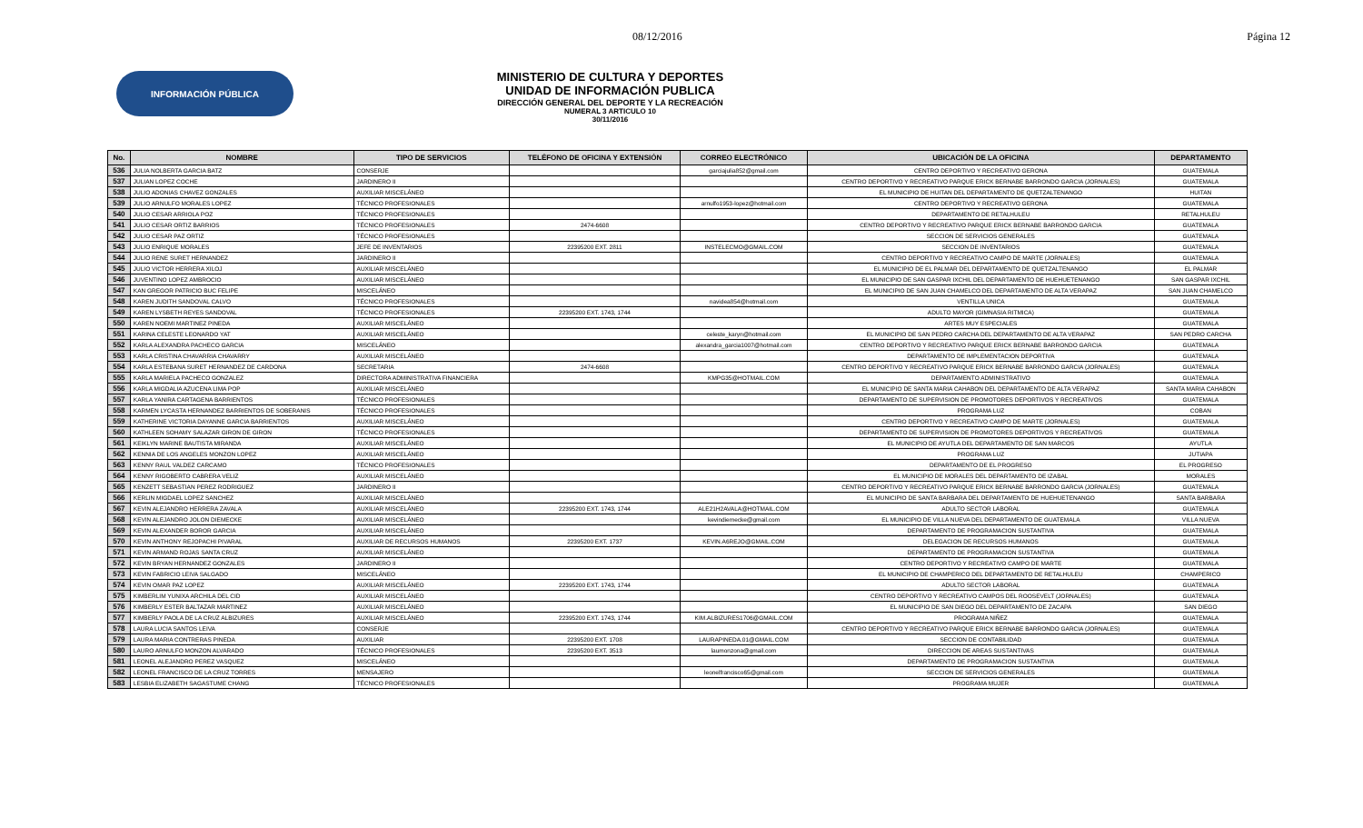08/12/2016 Página 12
INFORMACIÓN PÚBLICA
MINISTERIO DE CULTURA Y DEPORTES
UNIDAD DE INFORMACIÓN PUBLICA
DIRECCIÓN GENERAL DEL DEPORTE Y LA RECREACIÓN
NUMERAL 3 ARTICULO 10
30/11/2016
| No. | NOMBRE | TIPO DE SERVICIOS | TELÉFONO DE OFICINA Y EXTENSIÓN | CORREO ELECTRÓNICO | UBICACIÓN DE LA OFICINA | DEPARTAMENTO |
| --- | --- | --- | --- | --- | --- | --- |
| 536 | JULIA NOLBERTA GARCIA BATZ | CONSERJE | | garciajulia852@gmail.com | CENTRO DEPORTIVO Y RECREATIVO GERONA | GUATEMALA |
| 537 | JULIAN LOPEZ COCHE | JARDINERO II | | | CENTRO DEPORTIVO Y RECREATIVO PARQUE ERICK BERNABE BARRONDO GARCIA (JORNALES) | GUATEMALA |
| 538 | JULIO ADONIAS CHAVEZ GONZALES | AUXILIAR MISCELÁNEO | | | EL MUNICIPIO DE HUITAN DEL DEPARTAMENTO DE QUETZALTENANGO | HUITAN |
| 539 | JULIO ARNULFO MORALES LOPEZ | TÉCNICO PROFESIONALES | | arnulfo1953-lopez@hotmail.com | CENTRO DEPORTIVO Y RECREATIVO GERONA | GUATEMALA |
| 540 | JULIO CESAR ARRIOLA POZ | TÉCNICO PROFESIONALES | | | DEPARTAMENTO DE RETALHULEU | RETALHULEU |
| 541 | JULIO CESAR ORTIZ BARRIOS | TÉCNICO PROFESIONALES | 2474-6608 | | CENTRO DEPORTIVO Y RECREATIVO PARQUE ERICK BERNABE BARRONDO GARCIA | GUATEMALA |
| 542 | JULIO CESAR PAZ ORTIZ | TÉCNICO PROFESIONALES | | | SECCION DE SERVICIOS GENERALES | GUATEMALA |
| 543 | JULIO ENRIQUE MORALES | JEFE DE INVENTARIOS | 22395200 EXT. 2811 | INSTELECMO@GMAIL.COM | SECCION DE INVENTARIOS | GUATEMALA |
| 544 | JULIO RENE SURET HERNANDEZ | JARDINERO II | | | CENTRO DEPORTIVO Y RECREATIVO CAMPO DE MARTE (JORNALES) | GUATEMALA |
| 545 | JULIO VICTOR HERRERA XILOJ | AUXILIAR MISCELÁNEO | | | EL MUNICIPIO DE EL PALMAR DEL DEPARTAMENTO DE QUETZALTENANGO | EL PALMAR |
| 546 | JUVENTINO LOPEZ AMBROCIO | AUXILIAR MISCELÁNEO | | | EL MUNICIPIO DE SAN GASPAR IXCHIL DEL DEPARTAMENTO DE HUEHUETENANGO | SAN GASPAR IXCHIL |
| 547 | KAN GREGOR PATRICIO BUC FELIPE | MISCELÁNEO | | | EL MUNICIPIO DE SAN JUAN CHAMELCO DEL DEPARTAMENTO DE ALTA VERAPAZ | SAN JUAN CHAMELCO |
| 548 | KAREN JUDITH SANDOVAL CALVO | TÉCNICO PROFESIONALES | | navidea854@hotmail.com | VENTILLA UNICA | GUATEMALA |
| 549 | KAREN LYSBETH REYES SANDOVAL | TÉCNICO PROFESIONALES | 22395200 EXT. 1743, 1744 | | ADULTO MAYOR (GIMNASIA RITMICA) | GUATEMALA |
| 550 | KAREN NOEMI MARTINEZ PINEDA | AUXILIAR MISCELÁNEO | | | ARTES MUY ESPECIALES | GUATEMALA |
| 551 | KARINA CELESTE LEONARDO YAT | AUXILIAR MISCELÁNEO | | celeste_karyn@hotmail.com | EL MUNICIPIO DE SAN PEDRO CARCHA DEL DEPARTAMENTO DE ALTA VERAPAZ | SAN PEDRO CARCHA |
| 552 | KARLA ALEXANDRA PACHECO GARCIA | MISCELÁNEO | | alexandra_garcia1007@hotmail.com | CENTRO DEPORTIVO Y RECREATIVO PARQUE ERICK BERNABE BARRONDO GARCIA | GUATEMALA |
| 553 | KARLA CRISTINA CHAVARRIA CHAVARRY | AUXILIAR MISCELÁNEO | | | DEPARTAMENTO DE IMPLEMENTACION DEPORTIVA | GUATEMALA |
| 554 | KARLA ESTEBANA SURET HERNANDEZ DE CARDONA | SECRETARIA | 2474-6608 | | CENTRO DEPORTIVO Y RECREATIVO PARQUE ERICK BERNABE BARRONDO GARCIA (JORNALES) | GUATEMALA |
| 555 | KARLA MARIELA PACHECO GONZALEZ | DIRECTORA ADMINISTRATIVA FINANCIERA | | KMPG35@HOTMAIL.COM | DEPARTAMENTO ADMINISTRATIVO | GUATEMALA |
| 556 | KARLA MIGDALIA AZUCENA LIMA POP | AUXILIAR MISCELÁNEO | | | EL MUNICIPIO DE SANTA MARIA CAHABON DEL DEPARTAMENTO DE ALTA VERAPAZ | SANTA MARIA CAHABON |
| 557 | KARLA YANIRA CARTAGENA BARRIENTOS | TÉCNICO PROFESIONALES | | | DEPARTAMENTO DE SUPERVISION DE PROMOTORES DEPORTIVOS Y RECREATIVOS | GUATEMALA |
| 558 | KARMEN LYCASTA HERNANDEZ BARRIENTOS DE SOBERANIS | TÉCNICO PROFESIONALES | | | PROGRAMA LUZ | COBAN |
| 559 | KATHERINE VICTORIA DAYANNE GARCIA BARRIENTOS | AUXILIAR MISCELÁNEO | | | CENTRO DEPORTIVO Y RECREATIVO CAMPO DE MARTE (JORNALES) | GUATEMALA |
| 560 | KATHLEEN SOHAMY SALAZAR GIRON DE GIRON | TÉCNICO PROFESIONALES | | | DEPARTAMENTO DE SUPERVISION DE PROMOTORES DEPORTIVOS Y RECREATIVOS | GUATEMALA |
| 561 | KEIKLYN MARINE BAUTISTA MIRANDA | AUXILIAR MISCELÁNEO | | | EL MUNICIPIO DE AYUTLA DEL DEPARTAMENTO DE SAN MARCOS | AYUTLA |
| 562 | KENNIA DE LOS ANGELES MONZON LOPEZ | AUXILIAR MISCELÁNEO | | | PROGRAMA LUZ | JUTIAPA |
| 563 | KENNY RAUL VALDEZ CARCAMO | TÉCNICO PROFESIONALES | | | DEPARTAMENTO DE EL PROGRESO | EL PROGRESO |
| 564 | KENNY RIGOBERTO CABRERA VELIZ | AUXILIAR MISCELÁNEO | | | EL MUNICIPIO DE MORALES DEL DEPARTAMENTO DE IZABAL | MORALES |
| 565 | KENZETT SEBASTIAN PEREZ RODRIGUEZ | JARDINERO II | | | CENTRO DEPORTIVO Y RECREATIVO PARQUE ERICK BERNABE BARRONDO GARCIA (JORNALES) | GUATEMALA |
| 566 | KERLIN MIGDAEL LOPEZ SANCHEZ | AUXILIAR MISCELÁNEO | | | EL MUNICIPIO DE SANTA BARBARA DEL DEPARTAMENTO DE HUEHUETENANGO | SANTA BARBARA |
| 567 | KEVIN ALEJANDRO HERRERA ZAVALA | AUXILIAR MISCELÁNEO | 22395200 EXT. 1743, 1744 | ALE21H2AVALA@HOTMAIL.COM | ADULTO SECTOR LABORAL | GUATEMALA |
| 568 | KEVIN ALEJANDRO JOLON DIEMECKE | AUXILIAR MISCELÁNEO | | kevindiemecke@gmail.com | EL MUNICIPIO DE VILLA NUEVA DEL DEPARTAMENTO DE GUATEMALA | VILLA NUEVA |
| 569 | KEVIN ALEXANDER BOROR GARCIA | AUXILIAR MISCELÁNEO | | | DEPARTAMENTO DE PROGRAMACION SUSTANTIVA | GUATEMALA |
| 570 | KEVIN ANTHONY REJOPACHI PIVARAL | AUXILIAR DE RECURSOS HUMANOS | 22395200 EXT. 1737 | KEVIN.A6REJO@GMAIL.COM | DELEGACION DE RECURSOS HUMANOS | GUATEMALA |
| 571 | KEVIN ARMAND ROJAS SANTA CRUZ | AUXILIAR MISCELÁNEO | | | DEPARTAMENTO DE PROGRAMACION SUSTANTIVA | GUATEMALA |
| 572 | KEVIN BRYAN HERNANDEZ GONZALES | JARDINERO II | | | CENTRO DEPORTIVO Y RECREATIVO CAMPO DE MARTE | GUATEMALA |
| 573 | KEVIN FABRICIO LEIVA SALGADO | MISCELÁNEO | | | EL MUNICIPIO DE CHAMPERICO DEL DEPARTAMENTO DE RETALHULEU | CHAMPERICO |
| 574 | KEVIN OMAR PAZ LOPEZ | AUXILIAR MISCELÁNEO | 22395200 EXT. 1743, 1744 | | ADULTO SECTOR LABORAL | GUATEMALA |
| 575 | KIMBERLIM YUNIXA ARCHILA DEL CID | AUXILIAR MISCELÁNEO | | | CENTRO DEPORTIVO Y RECREATIVO CAMPOS DEL ROOSEVELT (JORNALES) | GUATEMALA |
| 576 | KIMBERLY ESTER BALTAZAR MARTINEZ | AUXILIAR MISCELÁNEO | | | EL MUNICIPIO DE SAN DIEGO DEL DEPARTAMENTO DE ZACAPA | SAN DIEGO |
| 577 | KIMBERLY PAOLA DE LA CRUZ ALBIZURES | AUXILIAR MISCELÁNEO | 22395200 EXT. 1743, 1744 | KIM.ALBIZURES1706@GMAIL.COM | PROGRAMA NIÑEZ | GUATEMALA |
| 578 | LAURA LUCIA SANTOS LEIVA | CONSERJE | | | CENTRO DEPORTIVO Y RECREATIVO PARQUE ERICK BERNABE BARRONDO GARCIA (JORNALES) | GUATEMALA |
| 579 | LAURA MARIA CONTRERAS PINEDA | AUXILIAR | 22395200 EXT. 1708 | LAURAPINEDA.01@GMAIL.COM | SECCION DE CONTABILIDAD | GUATEMALA |
| 580 | LAURO ARNULFO MONZON ALVARADO | TÉCNICO PROFESIONALES | 22395200 EXT. 3513 | laumonzona@gmail.com | DIRECCION DE AREAS SUSTANTIVAS | GUATEMALA |
| 581 | LEONEL ALEJANDRO PEREZ VASQUEZ | MISCELÁNEO | | | DEPARTAMENTO DE PROGRAMACION SUSTANTIVA | GUATEMALA |
| 582 | LEONEL FRANCISCO DE LA CRUZ TORRES | MENSAJERO | | leonelfrancisco65@gmail.com | SECCION DE SERVICIOS GENERALES | GUATEMALA |
| 583 | LESBIA ELIZABETH SAGASTUME CHANG | TÉCNICO PROFESIONALES | | | PROGRAMA MUJER | GUATEMALA |